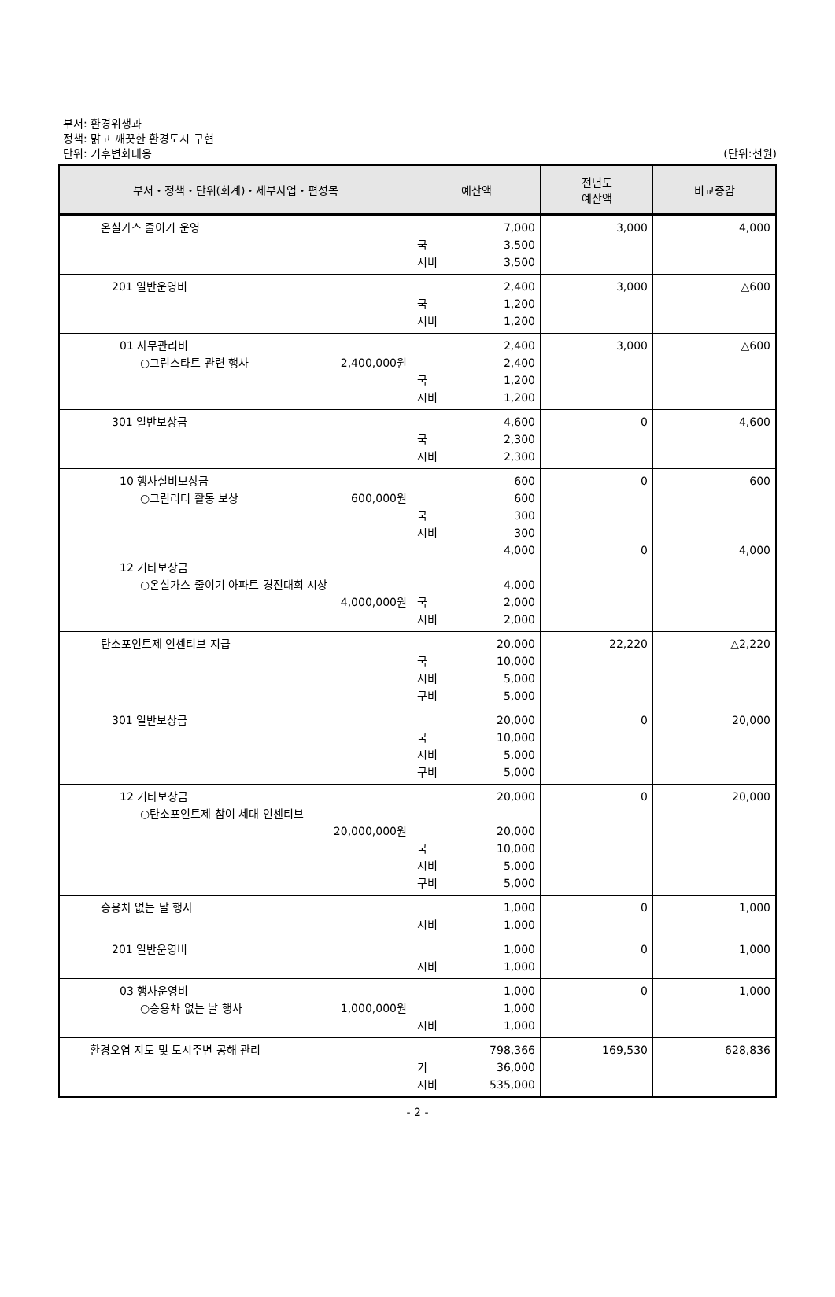부서: 환경위생과
정책: 맑고 깨끗한 환경도시 구현
단위: 기후변화대응
(단위:천원)
| 부서・정책・단위(회계)・세부사업・편성목 | 예산액 | 전년도 예산액 | 비교증감 |
| --- | --- | --- | --- |
| 온실가스 줄이기 운영 | 7,000 국 3,500 시비 3,500 | 3,000 | 4,000 |
| 201 일반운영비 | 2,400 국 1,200 시비 1,200 | 3,000 | △600 |
| 01 사무관리비 ○그린스타트 관련 행사 2,400,000원 | 2,400 2,400 국 1,200 시비 1,200 | 3,000 | △600 |
| 301 일반보상금 | 4,600 국 2,300 시비 2,300 | 0 | 4,600 |
| 10 행사실비보상금 ○그린리더 활동 보상 600,000원 12 기타보상금 ○온실가스 줄이기 아파트 경진대회 시상 4,000,000원 | 600 600 국 300 시비 300 4,000 4,000 국 2,000 시비 2,000 | 0 0 | 600 4,000 |
| 탄소포인트제 인센티브 지급 | 20,000 국 10,000 시비 5,000 구비 5,000 | 22,220 | △2,220 |
| 301 일반보상금 | 20,000 국 10,000 시비 5,000 구비 5,000 | 0 | 20,000 |
| 12 기타보상금 ○탄소포인트제 참여 세대 인센티브 20,000,000원 | 20,000 20,000 국 10,000 시비 5,000 구비 5,000 | 0 | 20,000 |
| 승용차 없는 날 행사 | 1,000 시비 1,000 | 0 | 1,000 |
| 201 일반운영비 | 1,000 시비 1,000 | 0 | 1,000 |
| 03 행사운영비 ○승용차 없는 날 행사 1,000,000원 | 1,000 1,000 시비 1,000 | 0 | 1,000 |
| 환경오염 지도 및 도시주변 공해 관리 | 798,366 기 36,000 시비 535,000 | 169,530 | 628,836 |
- 2 -